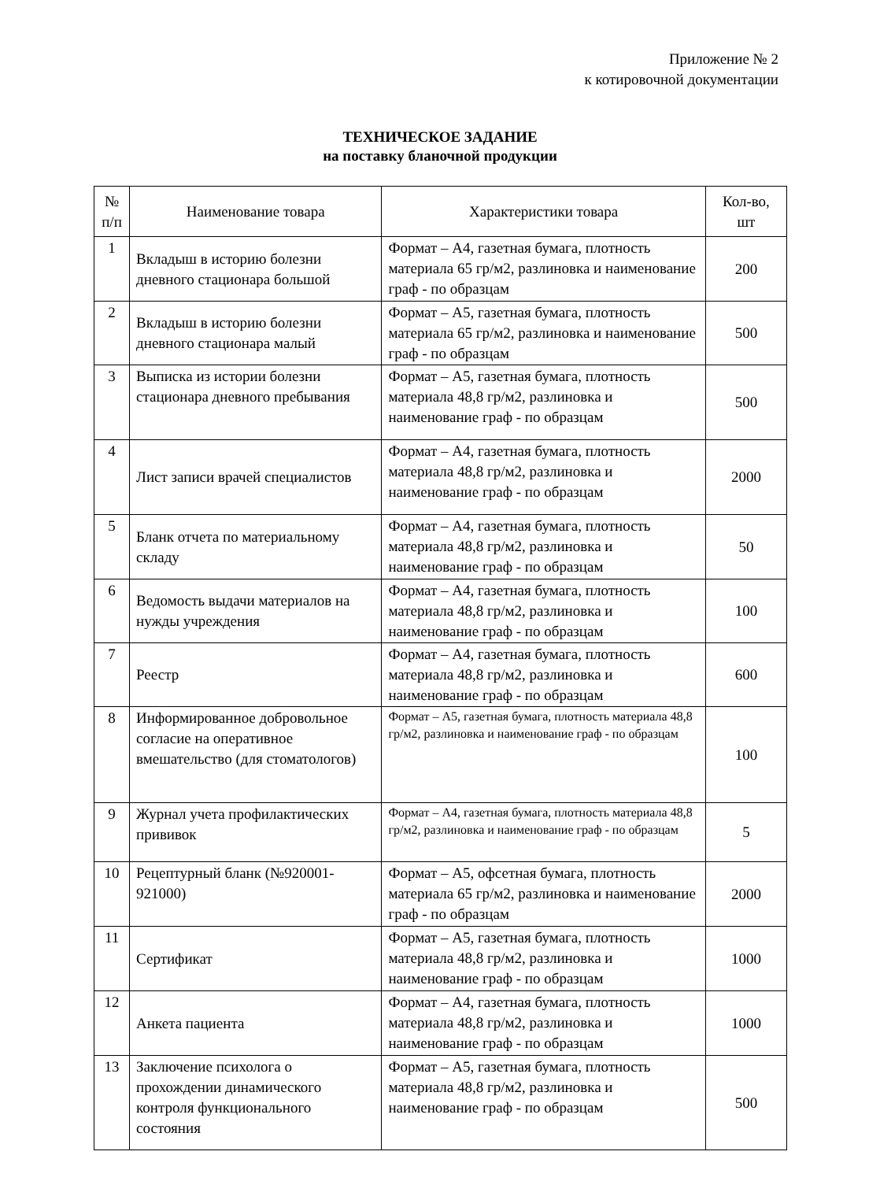Приложение № 2
к котировочной документации
ТЕХНИЧЕСКОЕ ЗАДАНИЕ
на поставку бланочной продукции
| № п/п | Наименование товара | Характеристики товара | Кол-во, шт |
| --- | --- | --- | --- |
| 1 | Вкладыш в историю болезни дневного стационара большой | Формат – А4, газетная бумага, плотность материала 65 гр/м2, разлиновка и наименование граф - по образцам | 200 |
| 2 | Вкладыш в историю болезни дневного стационара малый | Формат – А5, газетная бумага, плотность материала 65 гр/м2, разлиновка и наименование граф - по образцам | 500 |
| 3 | Выписка из истории болезни стационара дневного пребывания | Формат – А5, газетная бумага, плотность материала 48,8 гр/м2, разлиновка и наименование граф - по образцам | 500 |
| 4 | Лист записи врачей специалистов | Формат – А4, газетная бумага, плотность материала 48,8 гр/м2, разлиновка и наименование граф - по образцам | 2000 |
| 5 | Бланк отчета по материальному складу | Формат – А4, газетная бумага, плотность материала 48,8 гр/м2, разлиновка и наименование граф - по образцам | 50 |
| 6 | Ведомость выдачи материалов на нужды учреждения | Формат – А4, газетная бумага, плотность материала 48,8 гр/м2, разлиновка и наименование граф - по образцам | 100 |
| 7 | Реестр | Формат – А4, газетная бумага, плотность материала 48,8 гр/м2, разлиновка и наименование граф - по образцам | 600 |
| 8 | Информированное добровольное согласие на оперативное вмешательство (для стоматологов) | Формат – А5, газетная бумага, плотность материала 48,8 гр/м2, разлиновка и наименование граф - по образцам | 100 |
| 9 | Журнал учета профилактических прививок | Формат – А4, газетная бумага, плотность материала 48,8 гр/м2, разлиновка и наименование граф - по образцам | 5 |
| 10 | Рецептурный бланк (№920001-921000) | Формат – А5, офсетная бумага, плотность материала 65 гр/м2, разлиновка и наименование граф - по образцам | 2000 |
| 11 | Сертификат | Формат – А5, газетная бумага, плотность материала 48,8 гр/м2, разлиновка и наименование граф - по образцам | 1000 |
| 12 | Анкета пациента | Формат – А4, газетная бумага, плотность материала 48,8 гр/м2, разлиновка и наименование граф - по образцам | 1000 |
| 13 | Заключение психолога о прохождении динамического контроля функционального состояния | Формат – А5, газетная бумага, плотность материала 48,8 гр/м2, разлиновка и наименование граф - по образцам | 500 |